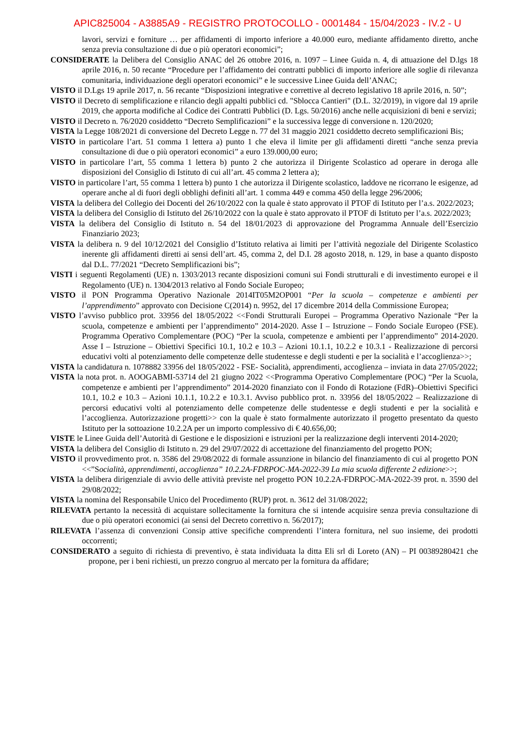APIC825004 - A3885A9 - REGISTRO PROTOCOLLO - 0001484 - 15/04/2023 - IV.2 - U
lavori, servizi e forniture … per affidamenti di importo inferiore a 40.000 euro, mediante affidamento diretto, anche senza previa consultazione di due o più operatori economici”;
CONSIDERATE la Delibera del Consiglio ANAC del 26 ottobre 2016, n. 1097 – Linee Guida n. 4, di attuazione del D.lgs 18 aprile 2016, n. 50 recante “Procedure per l’affidamento dei contratti pubblici di importo inferiore alle soglie di rilevanza comunitaria, individuazione degli operatori economici” e le successive Linee Guida dell’ANAC;
VISTO il D.Lgs 19 aprile 2017, n. 56 recante “Disposizioni integrative e correttive al decreto legislativo 18 aprile 2016, n. 50”;
VISTO il Decreto di semplificazione e rilancio degli appalti pubblici cd. "Sblocca Cantieri" (D.L. 32/2019), in vigore dal 19 aprile 2019, che apporta modifiche al Codice dei Contratti Pubblici (D. Lgs. 50/2016) anche nelle acquisizioni di beni e servizi;
VISTO il Decreto n. 76/2020 cosiddetto “Decreto Semplificazioni” e la successiva legge di conversione n. 120/2020;
VISTA la Legge 108/2021 di conversione del Decreto Legge n. 77 del 31 maggio 2021 cosiddetto decreto semplificazioni Bis;
VISTO in particolare l’art. 51 comma 1 lettera a) punto 1 che eleva il limite per gli affidamenti diretti “anche senza previa consultazione di due o più operatori economici” a euro 139.000,00 euro;
VISTO in particolare l’art, 55 comma 1 lettera b) punto 2 che autorizza il Dirigente Scolastico ad operare in deroga alle disposizioni del Consiglio di Istituto di cui all’art. 45 comma 2 lettera a);
VISTO in particolare l’art, 55 comma 1 lettera b) punto 1 che autorizza il Dirigente scolastico, laddove ne ricorrano le esigenze, ad operare anche al di fuori degli obblighi definiti all’art. 1 comma 449 e comma 450 della legge 296/2006;
VISTA la delibera del Collegio dei Docenti del 26/10/2022 con la quale è stato approvato il PTOF di Istituto per l’a.s. 2022/2023;
VISTA la delibera del Consiglio di Istituto del 26/10/2022 con la quale è stato approvato il PTOF di Istituto per l’a.s. 2022/2023;
VISTA la delibera del Consiglio di Istituto n. 54 del 18/01/2023 di approvazione del Programma Annuale dell’Esercizio Finanziario 2023;
VISTA la delibera n. 9 del 10/12/2021 del Consiglio d’Istituto relativa ai limiti per l’attività negoziale del Dirigente Scolastico inerente gli affidamenti diretti ai sensi dell’art. 45, comma 2, del D.I. 28 agosto 2018, n. 129, in base a quanto disposto dal D.L. 77/2021 “Decreto Semplificazioni bis”;
VISTI i seguenti Regolamenti (UE) n. 1303/2013 recante disposizioni comuni sui Fondi strutturali e di investimento europei e il Regolamento (UE) n. 1304/2013 relativo al Fondo Sociale Europeo;
VISTO il PON Programma Operativo Nazionale 2014IT05M2OP001 “Per la scuola – competenze e ambienti per l’apprendimento” approvato con Decisione C(2014) n. 9952, del 17 dicembre 2014 della Commissione Europea;
VISTO l’avviso pubblico prot. 33956 del 18/05/2022 <<Fondi Strutturali Europei – Programma Operativo Nazionale “Per la scuola, competenze e ambienti per l’apprendimento” 2014-2020. Asse I – Istruzione – Fondo Sociale Europeo (FSE). Programma Operativo Complementare (POC) “Per la scuola, competenze e ambienti per l’apprendimento” 2014-2020. Asse I – Istruzione – Obiettivi Specifici 10.1, 10.2 e 10.3 – Azioni 10.1.1, 10.2.2 e 10.3.1 - Realizzazione di percorsi educativi volti al potenziamento delle competenze delle studentesse e degli studenti e per la socialità e l’accoglienza>>;
VISTA la candidatura n. 1078882 33956 del 18/05/2022 - FSE- Socialità, apprendimenti, accoglienza – inviata in data 27/05/2022;
VISTA la nota prot. n. AOOGABMI-53714 del 21 giugno 2022 <<Programma Operativo Complementare (POC) “Per la Scuola, competenze e ambienti per l’apprendimento” 2014-2020 finanziato con il Fondo di Rotazione (FdR)–Obiettivi Specifici 10.1, 10.2 e 10.3 – Azioni 10.1.1, 10.2.2 e 10.3.1. Avviso pubblico prot. n. 33956 del 18/05/2022 – Realizzazione di percorsi educativi volti al potenziamento delle competenze delle studentesse e degli studenti e per la socialità e l’accoglienza. Autorizzazione progetti>> con la quale è stato formalmente autorizzato il progetto presentato da questo Istituto per la sottoazione 10.2.2A per un importo complessivo di € 40.656,00;
VISTE le Linee Guida dell’Autorità di Gestione e le disposizioni e istruzioni per la realizzazione degli interventi 2014-2020;
VISTA la delibera del Consiglio di Istituto n. 29 del 29/07/2022 di accettazione del finanziamento del progetto PON;
VISTO il provvedimento prot. n. 3586 del 29/08/2022 di formale assunzione in bilancio del finanziamento di cui al progetto PON <<”Socialità, apprendimenti, accoglienza” 10.2.2A-FDRPOC-MA-2022-39 La mia scuola differente 2 edizione>>;
VISTA la delibera dirigenziale di avvio delle attività previste nel progetto PON 10.2.2A-FDRPOC-MA-2022-39 prot. n. 3590 del 29/08/2022;
VISTA la nomina del Responsabile Unico del Procedimento (RUP) prot. n. 3612 del 31/08/2022;
RILEVATA pertanto la necessità di acquistare sollecitamente la fornitura che si intende acquisire senza previa consultazione di due o più operatori economici (ai sensi del Decreto correttivo n. 56/2017);
RILEVATA l’assenza di convenzioni Consip attive specifiche comprendenti l’intera fornitura, nel suo insieme, dei prodotti occorrenti;
CONSIDERATO a seguito di richiesta di preventivo, è stata individuata la ditta Eli srl di Loreto (AN) – PI 00389280421 che propone, per i beni richiesti, un prezzo congruo al mercato per la fornitura da affidare;